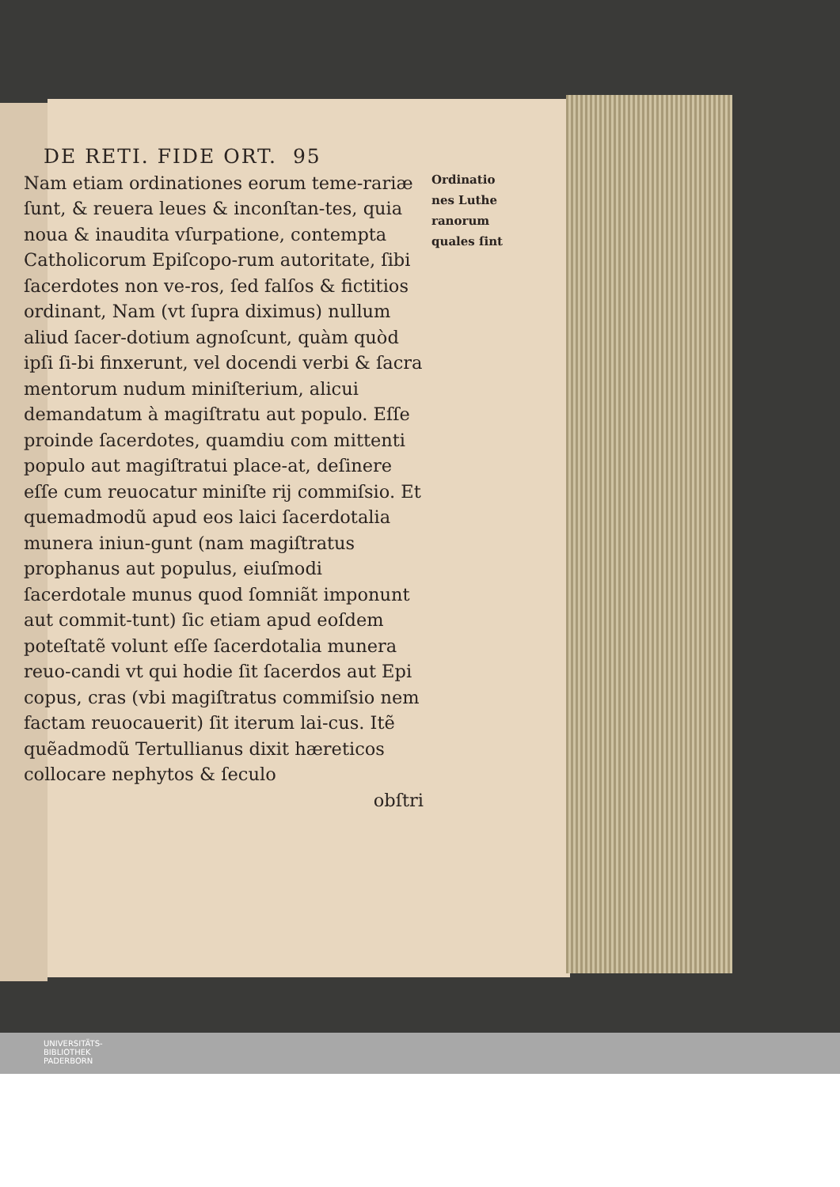DE RETI. FIDE ORT. 95
Nam etiam ordinationes eorum teme-rariæ ſunt, & reuera leues & inconſtan-tes, quia noua & inaudita vſurpatione, contempta Catholicorum Epiſcopo-rum autoritate, ſibi ſacerdotes non ve-ros, ſed falſos & fictitios ordinant, Nam (vt ſupra diximus) nullum aliud ſacer-dotium agnoſcunt, quàm quòd ipſi ſi-bi finxerunt, vel docendi verbi & ſacra mentorum nudum miniſterium, alicui demandatum à magiſtratu aut populo. Eſſe proinde ſacerdotes, quamdiu com mittenti populo aut magiſtratui place-at, deſinere eſſe cum reuocatur miniſte rij commiſsio. Et quemadmodũ apud eos laici ſacerdotalia munera iniun-gunt (nam magiſtratus prophanus aut populus, eiuſmodi ſacerdotale munus quod ſomniãt imponunt aut commit-tunt) ſic etiam apud eoſdem poteſtatẽ volunt eſſe ſacerdotalia munera reuo-candi vt qui hodie ſit ſacerdos aut Epi copus, cras (vbi magiſtratus commiſsio nem factam reuocauerit) ſit iterum lai-cus. Itẽ quẽadmodũ Tertullianus dixit hæreticos collocare nephytos & ſeculo
obſtri
Ordinatio
nes Luthe
ranorum
quales ſint
UNIVERSITÄTS-
BIBLIOTHEK
PADERBORN